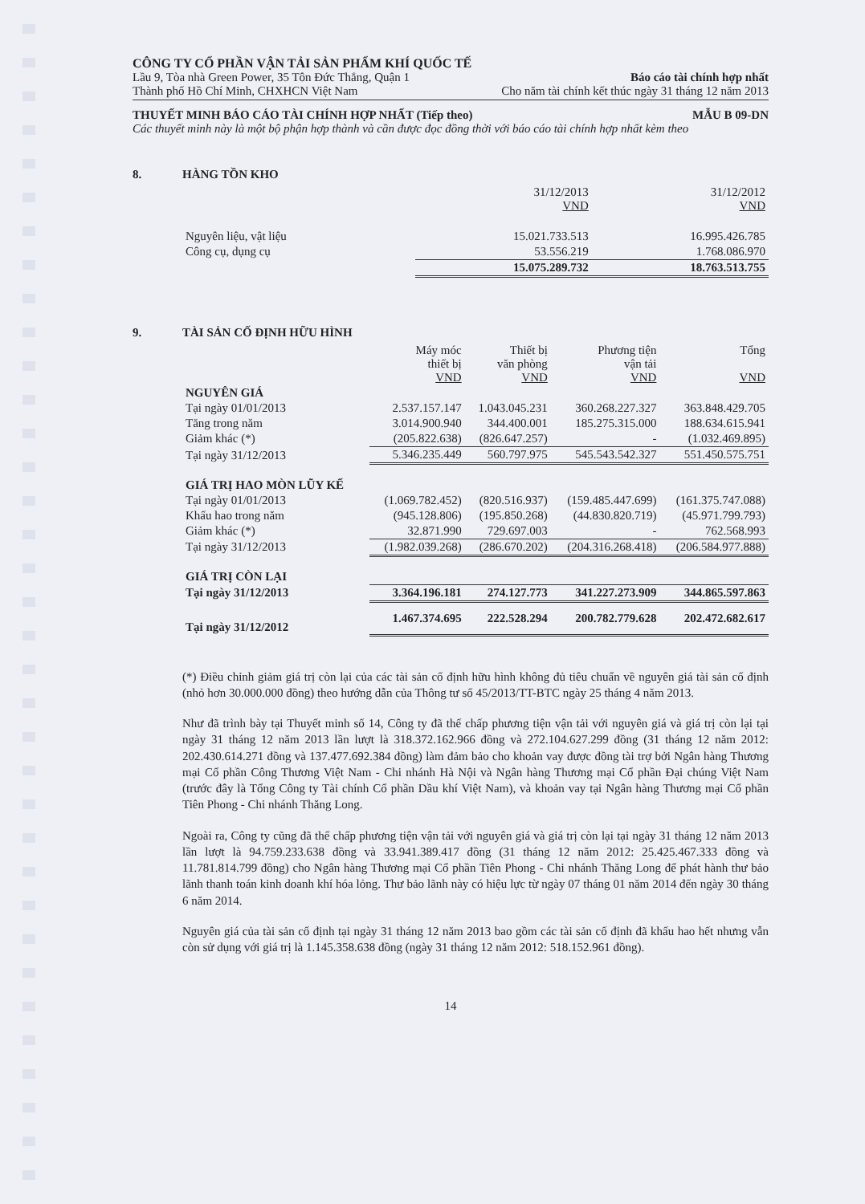CÔNG TY CỔ PHẦN VẬN TẢI SẢN PHẨM KHÍ QUỐC TẾ
Lầu 9, Tòa nhà Green Power, 35 Tôn Đức Thắng, Quận 1 Báo cáo tài chính hợp nhất
Thành phố Hồ Chí Minh, CHXHCN Việt Nam Cho năm tài chính kết thúc ngày 31 tháng 12 năm 2013
THUYẾT MINH BÁO CÁO TÀI CHÍNH HỢP NHẤT (Tiếp theo) MẪU B 09-DN
Các thuyết minh này là một bộ phận hợp thành và cần được đọc đồng thời với báo cáo tài chính hợp nhất kèm theo
8. HÀNG TỒN KHO
| | 31/12/2013 VND | 31/12/2012 VND |
| --- | --- | --- |
| Nguyên liệu, vật liệu | 15.021.733.513 | 16.995.426.785 |
| Công cụ, dụng cụ | 53.556.219 | 1.768.086.970 |
| | 15.075.289.732 | 18.763.513.755 |
9. TÀI SẢN CỐ ĐỊNH HỮU HÌNH
| | Máy móc thiết bị VND | Thiết bị văn phòng VND | Phương tiện vận tải VND | Tổng VND |
| --- | --- | --- | --- | --- |
| NGUYÊN GIÁ | | | | |
| Tại ngày 01/01/2013 | 2.537.157.147 | 1.043.045.231 | 360.268.227.327 | 363.848.429.705 |
| Tăng trong năm | 3.014.900.940 | 344.400.001 | 185.275.315.000 | 188.634.615.941 |
| Giảm khác (*) | (205.822.638) | (826.647.257) | - | (1.032.469.895) |
| Tại ngày 31/12/2013 | 5.346.235.449 | 560.797.975 | 545.543.542.327 | 551.450.575.751 |
| GIÁ TRỊ HAO MÒN LŨY KẾ | | | | |
| Tại ngày 01/01/2013 | (1.069.782.452) | (820.516.937) | (159.485.447.699) | (161.375.747.088) |
| Khấu hao trong năm | (945.128.806) | (195.850.268) | (44.830.820.719) | (45.971.799.793) |
| Giảm khác (*) | 32.871.990 | 729.697.003 | - | 762.568.993 |
| Tại ngày 31/12/2013 | (1.982.039.268) | (286.670.202) | (204.316.268.418) | (206.584.977.888) |
| GIÁ TRỊ CÒN LẠI | | | | |
| Tại ngày 31/12/2013 | 3.364.196.181 | 274.127.773 | 341.227.273.909 | 344.865.597.863 |
| Tại ngày 31/12/2012 | 1.467.374.695 | 222.528.294 | 200.782.779.628 | 202.472.682.617 |
(*) Điều chỉnh giảm giá trị còn lại của các tài sản cố định hữu hình không đủ tiêu chuẩn về nguyên giá tài sản cố định (nhỏ hơn 30.000.000 đồng) theo hướng dẫn của Thông tư số 45/2013/TT-BTC ngày 25 tháng 4 năm 2013.
Như đã trình bày tại Thuyết minh số 14, Công ty đã thế chấp phương tiện vận tải với nguyên giá và giá trị còn lại tại ngày 31 tháng 12 năm 2013 lần lượt là 318.372.162.966 đồng và 272.104.627.299 đồng (31 tháng 12 năm 2012: 202.430.614.271 đồng và 137.477.692.384 đồng) làm đảm bảo cho khoản vay được đồng tài trợ bởi Ngân hàng Thương mại Cổ phần Công Thương Việt Nam - Chi nhánh Hà Nội và Ngân hàng Thương mại Cổ phần Đại chúng Việt Nam (trước đây là Tổng Công ty Tài chính Cổ phần Dầu khí Việt Nam), và khoản vay tại Ngân hàng Thương mại Cổ phần Tiên Phong - Chi nhánh Thăng Long.
Ngoài ra, Công ty cũng đã thế chấp phương tiện vận tải với nguyên giá và giá trị còn lại tại ngày 31 tháng 12 năm 2013 lần lượt là 94.759.233.638 đồng và 33.941.389.417 đồng (31 tháng 12 năm 2012: 25.425.467.333 đồng và 11.781.814.799 đồng) cho Ngân hàng Thương mại Cổ phần Tiên Phong - Chi nhánh Thăng Long để phát hành thư bảo lãnh thanh toán kinh doanh khí hóa lỏng. Thư bảo lãnh này có hiệu lực từ ngày 07 tháng 01 năm 2014 đến ngày 30 tháng 6 năm 2014.
Nguyên giá của tài sản cố định tại ngày 31 tháng 12 năm 2013 bao gồm các tài sản cố định đã khấu hao hết nhưng vẫn còn sử dụng với giá trị là 1.145.358.638 đồng (ngày 31 tháng 12 năm 2012: 518.152.961 đồng).
14